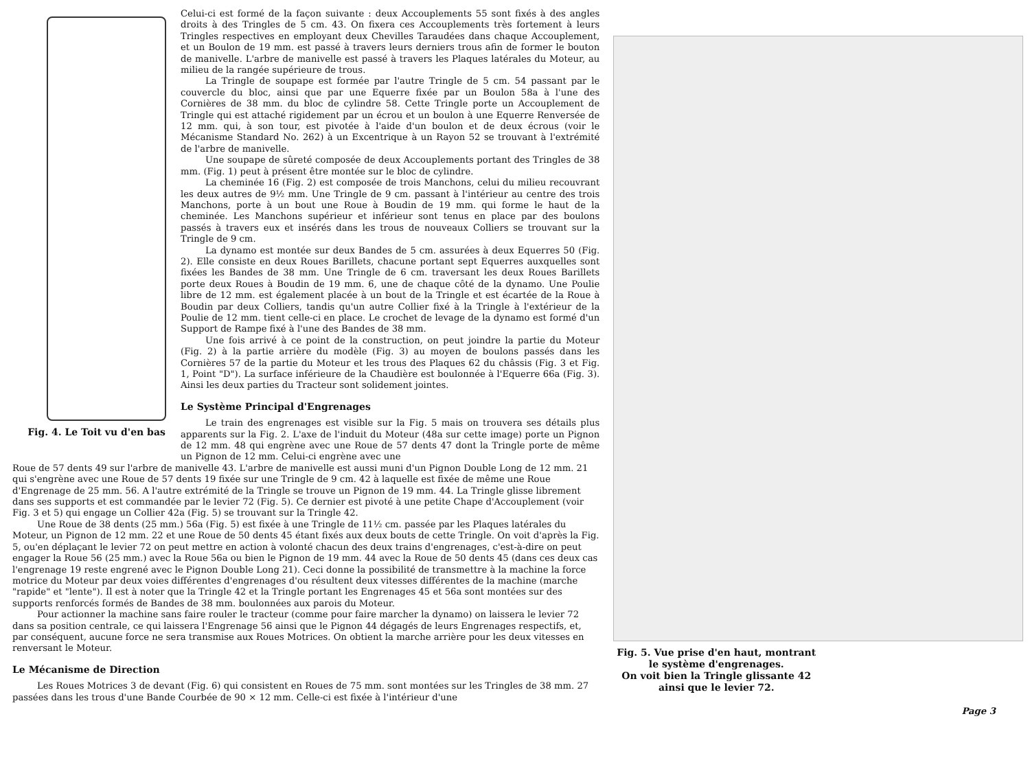Fig. 4. Le Toit vu d'en bas
Celui-ci est formé de la façon suivante : deux Accouplements 55 sont fixés à des angles droits à des Tringles de 5 cm. 43. On fixera ces Accouplements très fortement à leurs Tringles respectives en employant deux Chevilles Taraudées dans chaque Accouplement, et un Boulon de 19 mm. est passé à travers leurs derniers trous afin de former le bouton de manivelle. L'arbre de manivelle est passé à travers les Plaques latérales du Moteur, au milieu de la rangée supérieure de trous.
La Tringle de soupape est formée par l'autre Tringle de 5 cm. 54 passant par le couvercle du bloc, ainsi que par une Equerre fixée par un Boulon 58a à l'une des Cornières de 38 mm. du bloc de cylindre 58. Cette Tringle porte un Accouplement de Tringle qui est attaché rigidement par un écrou et un boulon à une Equerre Renversée de 12 mm. qui, à son tour, est pivotée à l'aide d'un boulon et de deux écrous (voir le Mécanisme Standard No. 262) à un Excentrique à un Rayon 52 se trouvant à l'extrémité de l'arbre de manivelle.
Une soupape de sûreté composée de deux Accouplements portant des Tringles de 38 mm. (Fig. 1) peut à présent être montée sur le bloc de cylindre.
La cheminée 16 (Fig. 2) est composée de trois Manchons, celui du milieu recouvrant les deux autres de 9½ mm. Une Tringle de 9 cm. passant à l'intérieur au centre des trois Manchons, porte à un bout une Roue à Boudin de 19 mm. qui forme le haut de la cheminée. Les Manchons supérieur et inférieur sont tenus en place par des boulons passés à travers eux et insérés dans les trous de nouveaux Colliers se trouvant sur la Tringle de 9 cm.
La dynamo est montée sur deux Bandes de 5 cm. assurées à deux Equerres 50 (Fig. 2). Elle consiste en deux Roues Barillets, chacune portant sept Equerres auxquelles sont fixées les Bandes de 38 mm. Une Tringle de 6 cm. traversant les deux Roues Barillets porte deux Roues à Boudin de 19 mm. 6, une de chaque côté de la dynamo. Une Poulie libre de 12 mm. est également placée à un bout de la Tringle et est écartée de la Roue à Boudin par deux Colliers, tandis qu'un autre Collier fixé à la Tringle à l'extérieur de la Poulie de 12 mm. tient celle-ci en place. Le crochet de levage de la dynamo est formé d'un Support de Rampe fixé à l'une des Bandes de 38 mm.
Une fois arrivé à ce point de la construction, on peut joindre la partie du Moteur (Fig. 2) à la partie arrière du modèle (Fig. 3) au moyen de boulons passés dans les Cornières 57 de la partie du Moteur et les trous des Plaques 62 du châssis (Fig. 3 et Fig. 1, Point "D"). La surface inférieure de la Chaudière est boulonnée à l'Equerre 66a (Fig. 3). Ainsi les deux parties du Tracteur sont solidement jointes.
Le Système Principal d'Engrenages
Le train des engrenages est visible sur la Fig. 5 mais on trouvera ses détails plus apparents sur la Fig. 2. L'axe de l'induit du Moteur (48a sur cette image) porte un Pignon de 12 mm. 48 qui engrène avec une Roue de 57 dents 47 dont la Tringle porte de même un Pignon de 12 mm. Celui-ci engrène avec une
Roue de 57 dents 49 sur l'arbre de manivelle 43. L'arbre de manivelle est aussi muni d'un Pignon Double Long de 12 mm. 21 qui s'engrène avec une Roue de 57 dents 19 fixée sur une Tringle de 9 cm. 42 à laquelle est fixée de même une Roue d'Engrenage de 25 mm. 56. A l'autre extrémité de la Tringle se trouve un Pignon de 19 mm. 44. La Tringle glisse librement dans ses supports et est commandée par le levier 72 (Fig. 5). Ce dernier est pivoté à une petite Chape d'Accouplement (voir Fig. 3 et 5) qui engage un Collier 42a (Fig. 5) se trouvant sur la Tringle 42.
Une Roue de 38 dents (25 mm.) 56a (Fig. 5) est fixée à une Tringle de 11½ cm. passée par les Plaques latérales du Moteur, un Pignon de 12 mm. 22 et une Roue de 50 dents 45 étant fixés aux deux bouts de cette Tringle. On voit d'après la Fig. 5, ou'en déplaçant le levier 72 on peut mettre en action à volonté chacun des deux trains d'engrenages, c'est-à-dire on peut engager la Roue 56 (25 mm.) avec la Roue 56a ou bien le Pignon de 19 mm. 44 avec la Roue de 50 dents 45 (dans ces deux cas l'engrenage 19 reste engrené avec le Pignon Double Long 21). Ceci donne la possibilité de transmettre à la machine la force motrice du Moteur par deux voies différentes d'engrenages d'ou résultent deux vitesses différentes de la machine (marche "rapide" et "lente"). Il est à noter que la Tringle 42 et la Tringle portant les Engrenages 45 et 56a sont montées sur des supports renforcés formés de Bandes de 38 mm. boulonnées aux parois du Moteur.
Pour actionner la machine sans faire rouler le tracteur (comme pour faire marcher la dynamo) on laissera le levier 72 dans sa position centrale, ce qui laissera l'Engrenage 56 ainsi que le Pignon 44 dégagés de leurs Engrenages respectifs, et, par conséquent, aucune force ne sera transmise aux Roues Motrices. On obtient la marche arrière pour les deux vitesses en renversant le Moteur.
Le Mécanisme de Direction
Les Roues Motrices 3 de devant (Fig. 6) qui consistent en Roues de 75 mm. sont montées sur les Tringles de 38 mm. 27 passées dans les trous d'une Bande Courbée de 90 × 12 mm. Celle-ci est fixée à l'intérieur d'une
Fig. 5. Vue prise d'en haut, montrant le système d'engrenages.
On voit bien la Tringle glissante 42 ainsi que le levier 72.
Page 3